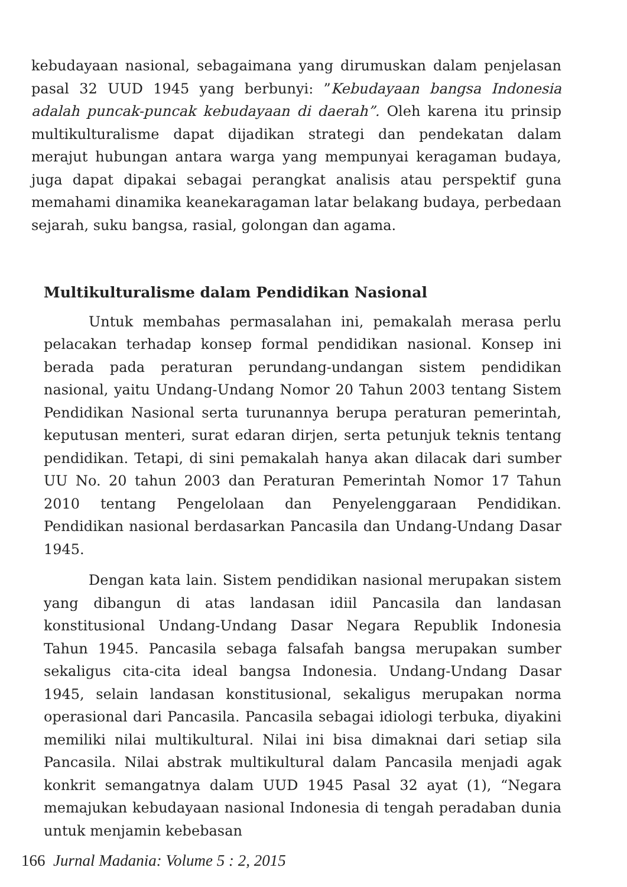kebudayaan nasional, sebagaimana yang dirumuskan dalam penjelasan pasal 32 UUD 1945 yang berbunyi: ”Kebudayaan bangsa Indonesia adalah puncak-puncak kebudayaan di daerah”. Oleh karena itu prinsip multikulturalisme dapat dijadikan strategi dan pendekatan dalam merajut hubungan antara warga yang mempunyai keragaman budaya, juga dapat dipakai sebagai perangkat analisis atau perspektif guna memahami dinamika keanekaragaman latar belakang budaya, perbedaan sejarah, suku bangsa, rasial, golongan dan agama.
Multikulturalisme dalam Pendidikan Nasional
Untuk membahas permasalahan ini, pemakalah merasa perlu pelacakan terhadap konsep formal pendidikan nasional. Konsep ini berada pada peraturan perundang-undangan sistem pendidikan nasional, yaitu Undang-Undang Nomor 20 Tahun 2003 tentang Sistem Pendidikan Nasional serta turunannya berupa peraturan pemerintah, keputusan menteri, surat edaran dirjen, serta petunjuk teknis tentang pendidikan. Tetapi, di sini pemakalah hanya akan dilacak dari sumber UU No. 20 tahun 2003 dan Peraturan Pemerintah Nomor 17 Tahun 2010 tentang Pengelolaan dan Penyelenggaraan Pendidikan. Pendidikan nasional berdasarkan Pancasila dan Undang-Undang Dasar 1945.
Dengan kata lain. Sistem pendidikan nasional merupakan sistem yang dibangun di atas landasan idiil Pancasila dan landasan konstitusional Undang-Undang Dasar Negara Republik Indonesia Tahun 1945. Pancasila sebaga falsafah bangsa merupakan sumber sekaligus cita-cita ideal bangsa Indonesia. Undang-Undang Dasar 1945, selain landasan konstitusional, sekaligus merupakan norma operasional dari Pancasila. Pancasila sebagai idiologi terbuka, diyakini memiliki nilai multikultural. Nilai ini bisa dimaknai dari setiap sila Pancasila. Nilai abstrak multikultural dalam Pancasila menjadi agak konkrit semangatnya dalam UUD 1945 Pasal 32 ayat (1), “Negara memajukan kebudayaan nasional Indonesia di tengah peradaban dunia untuk menjamin kebebasan
166 Jurnal Madania: Volume 5 : 2, 2015